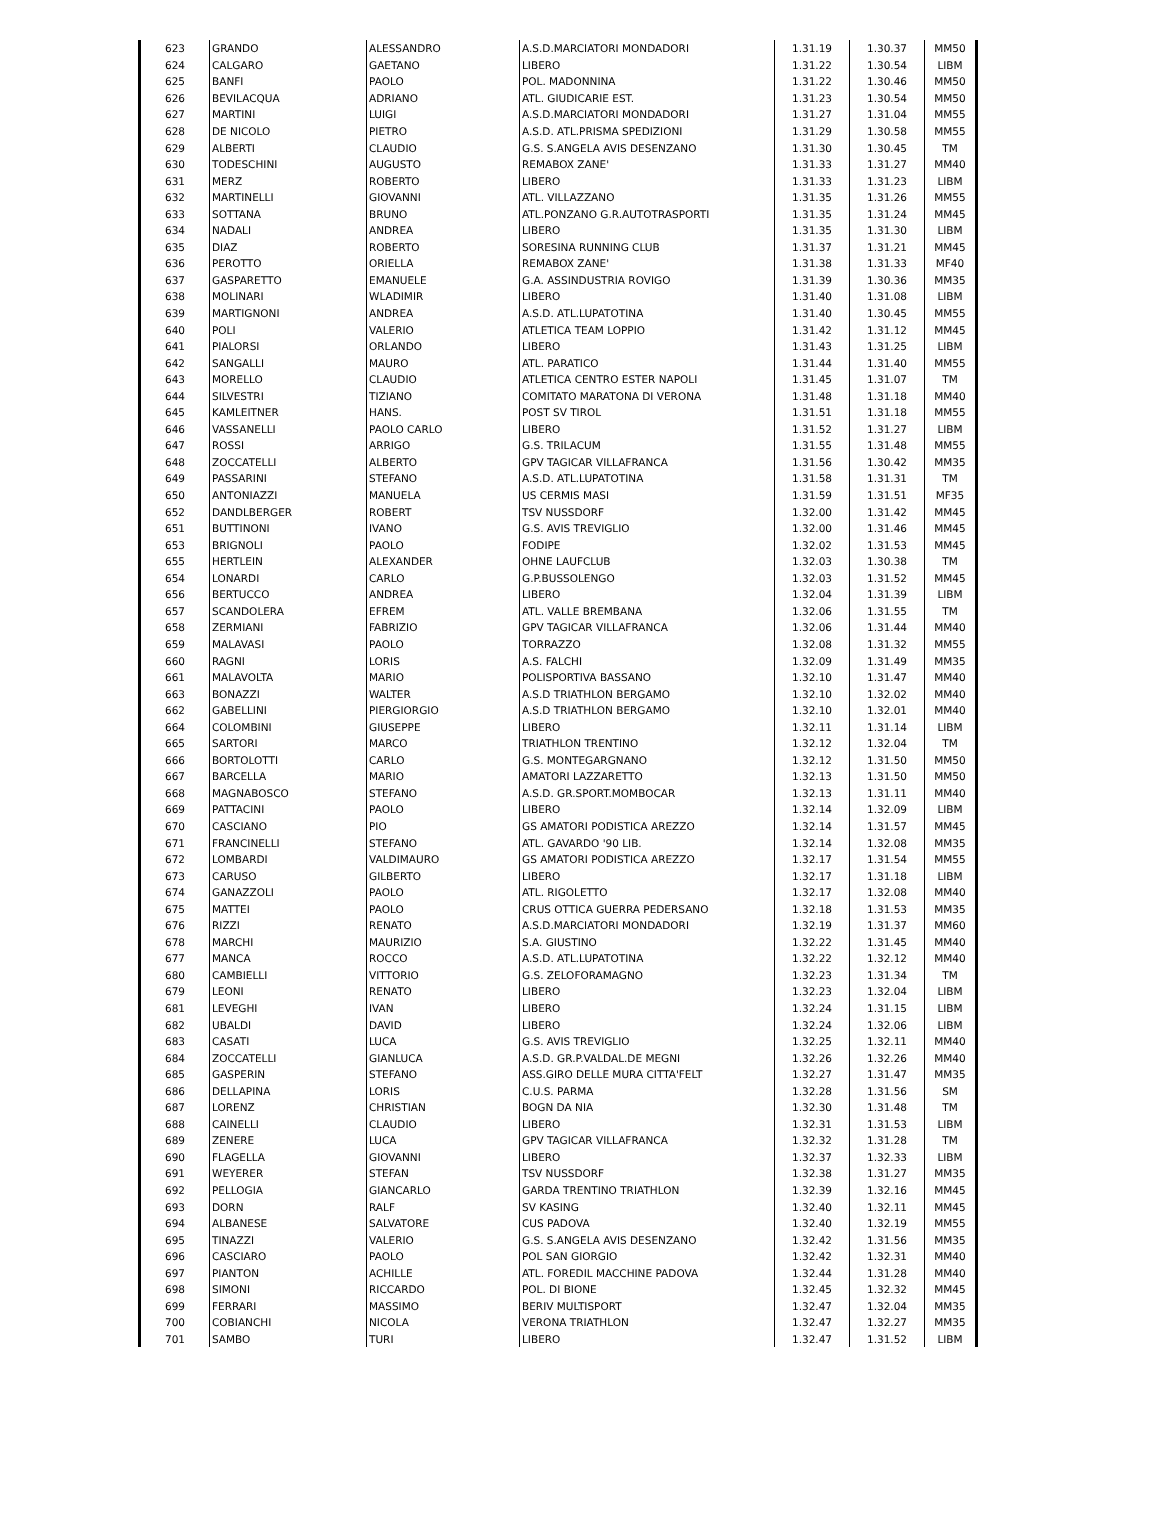| 623 | GRANDO | ALESSANDRO | A.S.D.MARCIATORI MONDADORI | 1.31.19 | 1.30.37 | MM50 |
| 624 | CALGARO | GAETANO | LIBERO | 1.31.22 | 1.30.54 | LIBM |
| 625 | BANFI | PAOLO | POL. MADONNINA | 1.31.22 | 1.30.46 | MM50 |
| 626 | BEVILACQUA | ADRIANO | ATL. GIUDICARIE EST. | 1.31.23 | 1.30.54 | MM50 |
| 627 | MARTINI | LUIGI | A.S.D.MARCIATORI MONDADORI | 1.31.27 | 1.31.04 | MM55 |
| 628 | DE NICOLO | PIETRO | A.S.D. ATL.PRISMA SPEDIZIONI | 1.31.29 | 1.30.58 | MM55 |
| 629 | ALBERTI | CLAUDIO | G.S. S.ANGELA AVIS DESENZANO | 1.31.30 | 1.30.45 | TM |
| 630 | TODESCHINI | AUGUSTO | REMABOX ZANE' | 1.31.33 | 1.31.27 | MM40 |
| 631 | MERZ | ROBERTO | LIBERO | 1.31.33 | 1.31.23 | LIBM |
| 632 | MARTINELLI | GIOVANNI | ATL. VILLAZZANO | 1.31.35 | 1.31.26 | MM55 |
| 633 | SOTTANA | BRUNO | ATL.PONZANO G.R.AUTOTRASPORTI | 1.31.35 | 1.31.24 | MM45 |
| 634 | NADALI | ANDREA | LIBERO | 1.31.35 | 1.31.30 | LIBM |
| 635 | DIAZ | ROBERTO | SORESINA RUNNING CLUB | 1.31.37 | 1.31.21 | MM45 |
| 636 | PEROTTO | ORIELLA | REMABOX ZANE' | 1.31.38 | 1.31.33 | MF40 |
| 637 | GASPARETTO | EMANUELE | G.A. ASSINDUSTRIA ROVIGO | 1.31.39 | 1.30.36 | MM35 |
| 638 | MOLINARI | WLADIMIR | LIBERO | 1.31.40 | 1.31.08 | LIBM |
| 639 | MARTIGNONI | ANDREA | A.S.D. ATL.LUPATOTINA | 1.31.40 | 1.30.45 | MM55 |
| 640 | POLI | VALERIO | ATLETICA TEAM LOPPIO | 1.31.42 | 1.31.12 | MM45 |
| 641 | PIALORSI | ORLANDO | LIBERO | 1.31.43 | 1.31.25 | LIBM |
| 642 | SANGALLI | MAURO | ATL. PARATICO | 1.31.44 | 1.31.40 | MM55 |
| 643 | MORELLO | CLAUDIO | ATLETICA CENTRO ESTER NAPOLI | 1.31.45 | 1.31.07 | TM |
| 644 | SILVESTRI | TIZIANO | COMITATO MARATONA DI VERONA | 1.31.48 | 1.31.18 | MM40 |
| 645 | KAMLEITNER | HANS. | POST SV TIROL | 1.31.51 | 1.31.18 | MM55 |
| 646 | VASSANELLI | PAOLO CARLO | LIBERO | 1.31.52 | 1.31.27 | LIBM |
| 647 | ROSSI | ARRIGO | G.S. TRILACUM | 1.31.55 | 1.31.48 | MM55 |
| 648 | ZOCCATELLI | ALBERTO | GPV TAGICAR VILLAFRANCA | 1.31.56 | 1.30.42 | MM35 |
| 649 | PASSARINI | STEFANO | A.S.D. ATL.LUPATOTINA | 1.31.58 | 1.31.31 | TM |
| 650 | ANTONIAZZI | MANUELA | US CERMIS MASI | 1.31.59 | 1.31.51 | MF35 |
| 652 | DANDLBERGER | ROBERT | TSV NUSSDORF | 1.32.00 | 1.31.42 | MM45 |
| 651 | BUTTINONI | IVANO | G.S. AVIS TREVIGLIO | 1.32.00 | 1.31.46 | MM45 |
| 653 | BRIGNOLI | PAOLO | FODIPE | 1.32.02 | 1.31.53 | MM45 |
| 655 | HERTLEIN | ALEXANDER | OHNE LAUFCLUB | 1.32.03 | 1.30.38 | TM |
| 654 | LONARDI | CARLO | G.P.BUSSOLENGO | 1.32.03 | 1.31.52 | MM45 |
| 656 | BERTUCCO | ANDREA | LIBERO | 1.32.04 | 1.31.39 | LIBM |
| 657 | SCANDOLERA | EFREM | ATL. VALLE BREMBANA | 1.32.06 | 1.31.55 | TM |
| 658 | ZERMIANI | FABRIZIO | GPV TAGICAR VILLAFRANCA | 1.32.06 | 1.31.44 | MM40 |
| 659 | MALAVASI | PAOLO | TORRAZZO | 1.32.08 | 1.31.32 | MM55 |
| 660 | RAGNI | LORIS | A.S. FALCHI | 1.32.09 | 1.31.49 | MM35 |
| 661 | MALAVOLTA | MARIO | POLISPORTIVA BASSANO | 1.32.10 | 1.31.47 | MM40 |
| 663 | BONAZZI | WALTER | A.S.D TRIATHLON BERGAMO | 1.32.10 | 1.32.02 | MM40 |
| 662 | GABELLINI | PIERGIORGIO | A.S.D TRIATHLON BERGAMO | 1.32.10 | 1.32.01 | MM40 |
| 664 | COLOMBINI | GIUSEPPE | LIBERO | 1.32.11 | 1.31.14 | LIBM |
| 665 | SARTORI | MARCO | TRIATHLON TRENTINO | 1.32.12 | 1.32.04 | TM |
| 666 | BORTOLOTTI | CARLO | G.S. MONTEGARGNANO | 1.32.12 | 1.31.50 | MM50 |
| 667 | BARCELLA | MARIO | AMATORI LAZZARETTO | 1.32.13 | 1.31.50 | MM50 |
| 668 | MAGNABOSCO | STEFANO | A.S.D. GR.SPORT.MOMBOCAR | 1.32.13 | 1.31.11 | MM40 |
| 669 | PATTACINI | PAOLO | LIBERO | 1.32.14 | 1.32.09 | LIBM |
| 670 | CASCIANO | PIO | GS AMATORI PODISTICA AREZZO | 1.32.14 | 1.31.57 | MM45 |
| 671 | FRANCINELLI | STEFANO | ATL. GAVARDO '90 LIB. | 1.32.14 | 1.32.08 | MM35 |
| 672 | LOMBARDI | VALDIMAURO | GS AMATORI PODISTICA AREZZO | 1.32.17 | 1.31.54 | MM55 |
| 673 | CARUSO | GILBERTO | LIBERO | 1.32.17 | 1.31.18 | LIBM |
| 674 | GANAZZOLI | PAOLO | ATL. RIGOLETTO | 1.32.17 | 1.32.08 | MM40 |
| 675 | MATTEI | PAOLO | CRUS OTTICA GUERRA PEDERSANO | 1.32.18 | 1.31.53 | MM35 |
| 676 | RIZZI | RENATO | A.S.D.MARCIATORI MONDADORI | 1.32.19 | 1.31.37 | MM60 |
| 678 | MARCHI | MAURIZIO | S.A. GIUSTINO | 1.32.22 | 1.31.45 | MM40 |
| 677 | MANCA | ROCCO | A.S.D. ATL.LUPATOTINA | 1.32.22 | 1.32.12 | MM40 |
| 680 | CAMBIELLI | VITTORIO | G.S. ZELOFORAMAGNO | 1.32.23 | 1.31.34 | TM |
| 679 | LEONI | RENATO | LIBERO | 1.32.23 | 1.32.04 | LIBM |
| 681 | LEVEGHI | IVAN | LIBERO | 1.32.24 | 1.31.15 | LIBM |
| 682 | UBALDI | DAVID | LIBERO | 1.32.24 | 1.32.06 | LIBM |
| 683 | CASATI | LUCA | G.S. AVIS TREVIGLIO | 1.32.25 | 1.32.11 | MM40 |
| 684 | ZOCCATELLI | GIANLUCA | A.S.D. GR.P.VALDAL.DE MEGNI | 1.32.26 | 1.32.26 | MM40 |
| 685 | GASPERIN | STEFANO | ASS.GIRO DELLE MURA CITTA'FELT | 1.32.27 | 1.31.47 | MM35 |
| 686 | DELLAPINA | LORIS | C.U.S. PARMA | 1.32.28 | 1.31.56 | SM |
| 687 | LORENZ | CHRISTIAN | BOGN DA NIA | 1.32.30 | 1.31.48 | TM |
| 688 | CAINELLI | CLAUDIO | LIBERO | 1.32.31 | 1.31.53 | LIBM |
| 689 | ZENERE | LUCA | GPV TAGICAR VILLAFRANCA | 1.32.32 | 1.31.28 | TM |
| 690 | FLAGELLA | GIOVANNI | LIBERO | 1.32.37 | 1.32.33 | LIBM |
| 691 | WEYERER | STEFAN | TSV NUSSDORF | 1.32.38 | 1.31.27 | MM35 |
| 692 | PELLOGIA | GIANCARLO | GARDA TRENTINO TRIATHLON | 1.32.39 | 1.32.16 | MM45 |
| 693 | DORN | RALF | SV KASING | 1.32.40 | 1.32.11 | MM45 |
| 694 | ALBANESE | SALVATORE | CUS PADOVA | 1.32.40 | 1.32.19 | MM55 |
| 695 | TINAZZI | VALERIO | G.S. S.ANGELA AVIS DESENZANO | 1.32.42 | 1.31.56 | MM35 |
| 696 | CASCIARO | PAOLO | POL SAN GIORGIO | 1.32.42 | 1.32.31 | MM40 |
| 697 | PIANTON | ACHILLE | ATL. FOREDIL MACCHINE PADOVA | 1.32.44 | 1.31.28 | MM40 |
| 698 | SIMONI | RICCARDO | POL. DI BIONE | 1.32.45 | 1.32.32 | MM45 |
| 699 | FERRARI | MASSIMO | BERIV MULTISPORT | 1.32.47 | 1.32.04 | MM35 |
| 700 | COBIANCHI | NICOLA | VERONA TRIATHLON | 1.32.47 | 1.32.27 | MM35 |
| 701 | SAMBO | TURI | LIBERO | 1.32.47 | 1.31.52 | LIBM |